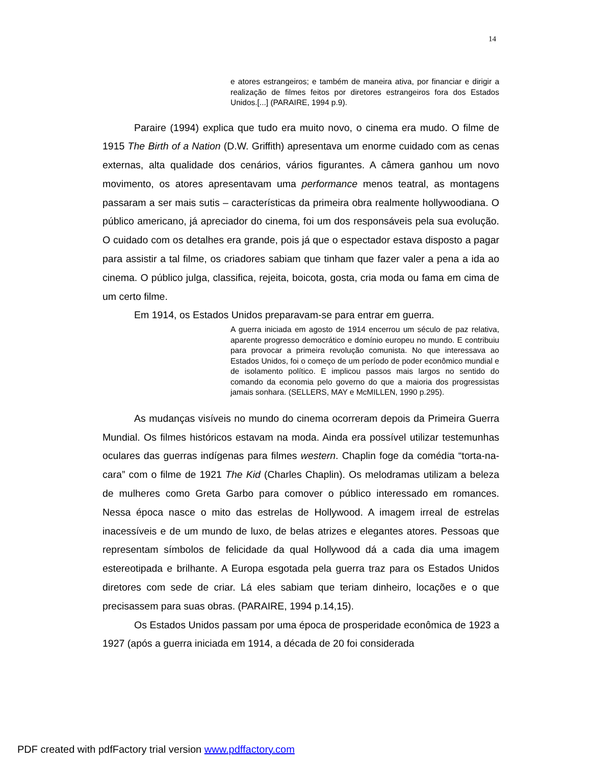14
e atores estrangeiros; e também de maneira ativa, por financiar e dirigir a realização de filmes feitos por diretores estrangeiros fora dos Estados Unidos.[...] (PARAIRE, 1994 p.9).
Paraire (1994) explica que tudo era muito novo, o cinema era mudo. O filme de 1915 The Birth of a Nation (D.W. Griffith) apresentava um enorme cuidado com as cenas externas, alta qualidade dos cenários, vários figurantes. A câmera ganhou um novo movimento, os atores apresentavam uma performance menos teatral, as montagens passaram a ser mais sutis – características da primeira obra realmente hollywoodiana. O público americano, já apreciador do cinema, foi um dos responsáveis pela sua evolução. O cuidado com os detalhes era grande, pois já que o espectador estava disposto a pagar para assistir a tal filme, os criadores sabiam que tinham que fazer valer a pena a ida ao cinema. O público julga, classifica, rejeita, boicota, gosta, cria moda ou fama em cima de um certo filme.
Em 1914, os Estados Unidos preparavam-se para entrar em guerra.
A guerra iniciada em agosto de 1914 encerrou um século de paz relativa, aparente progresso democrático e domínio europeu no mundo. E contribuiu para provocar a primeira revolução comunista. No que interessava ao Estados Unidos, foi o começo de um período de poder econômico mundial e de isolamento político. E implicou passos mais largos no sentido do comando da economia pelo governo do que a maioria dos progressistas jamais sonhara. (SELLERS, MAY e McMILLEN, 1990 p.295).
As mudanças visíveis no mundo do cinema ocorreram depois da Primeira Guerra Mundial. Os filmes históricos estavam na moda. Ainda era possível utilizar testemunhas oculares das guerras indígenas para filmes western. Chaplin foge da comédia “torta-na-cara” com o filme de 1921 The Kid (Charles Chaplin). Os melodramas utilizam a beleza de mulheres como Greta Garbo para comover o público interessado em romances. Nessa época nasce o mito das estrelas de Hollywood. A imagem irreal de estrelas inacessíveis e de um mundo de luxo, de belas atrizes e elegantes atores. Pessoas que representam símbolos de felicidade da qual Hollywood dá a cada dia uma imagem estereotipada e brilhante. A Europa esgotada pela guerra traz para os Estados Unidos diretores com sede de criar. Lá eles sabiam que teriam dinheiro, locações e o que precisassem para suas obras. (PARAIRE, 1994 p.14,15).
Os Estados Unidos passam por uma época de prosperidade econômica de 1923 a 1927 (após a guerra iniciada em 1914, a década de 20 foi considerada
PDF created with pdfFactory trial version www.pdffactory.com